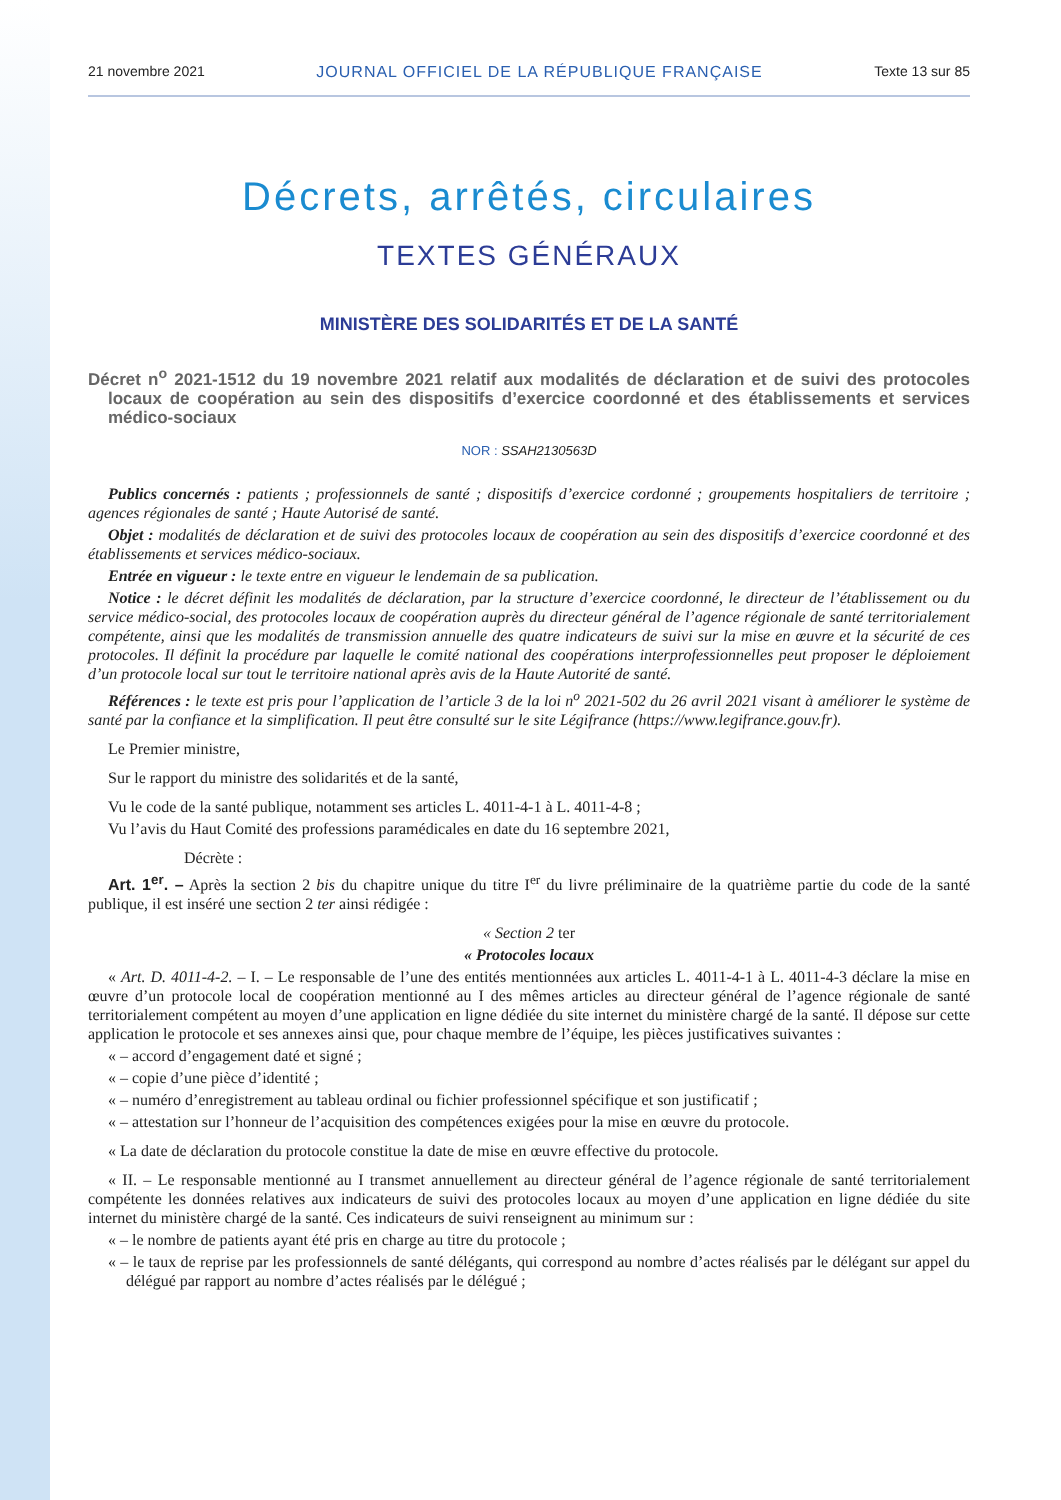21 novembre 2021 JOURNAL OFFICIEL DE LA RÉPUBLIQUE FRANÇAISE Texte 13 sur 85
Décrets, arrêtés, circulaires
TEXTES GÉNÉRAUX
MINISTÈRE DES SOLIDARITÉS ET DE LA SANTÉ
Décret n<sup>o</sup> 2021-1512 du 19 novembre 2021 relatif aux modalités de déclaration et de suivi des protocoles locaux de coopération au sein des dispositifs d’exercice coordonné et des établissements et services médico-sociaux
NOR : SSAH2130563D
Publics concernés : patients ; professionnels de santé ; dispositifs d’exercice cordonné ; groupements hospitaliers de territoire ; agences régionales de santé ; Haute Autorisé de santé.
Objet : modalités de déclaration et de suivi des protocoles locaux de coopération au sein des dispositifs d’exercice coordonné et des établissements et services médico-sociaux.
Entrée en vigueur : le texte entre en vigueur le lendemain de sa publication.
Notice : le décret définit les modalités de déclaration, par la structure d’exercice coordonné, le directeur de l’établissement ou du service médico-social, des protocoles locaux de coopération auprès du directeur général de l’agence régionale de santé territorialement compétente, ainsi que les modalités de transmission annuelle des quatre indicateurs de suivi sur la mise en œuvre et la sécurité de ces protocoles. Il définit la procédure par laquelle le comité national des coopérations interprofessionnelles peut proposer le déploiement d’un protocole local sur tout le territoire national après avis de la Haute Autorité de santé.
Références : le texte est pris pour l’application de l’article 3 de la loi n<sup>o</sup> 2021-502 du 26 avril 2021 visant à améliorer le système de santé par la confiance et la simplification. Il peut être consulté sur le site Légifrance (https://www.legifrance.gouv.fr).
Le Premier ministre,
Sur le rapport du ministre des solidarités et de la santé,
Vu le code de la santé publique, notamment ses articles L. 4011-4-1 à L. 4011-4-8 ;
Vu l’avis du Haut Comité des professions paramédicales en date du 16 septembre 2021,
Décrète :
Art. 1<sup>er</sup>. – Après la section 2 bis du chapitre unique du titre I<sup>er</sup> du livre préliminaire de la quatrième partie du code de la santé publique, il est inséré une section 2 ter ainsi rédigée :
« Section 2 ter
« Protocoles locaux
« Art. D. 4011-4-2. – I. – Le responsable de l’une des entités mentionnées aux articles L. 4011-4-1 à L. 4011-4-3 déclare la mise en œuvre d’un protocole local de coopération mentionné au I des mêmes articles au directeur général de l’agence régionale de santé territorialement compétent au moyen d’une application en ligne dédiée du site internet du ministère chargé de la santé. Il dépose sur cette application le protocole et ses annexes ainsi que, pour chaque membre de l’équipe, les pièces justificatives suivantes :
« – accord d’engagement daté et signé ;
« – copie d’une pièce d’identité ;
« – numéro d’enregistrement au tableau ordinal ou fichier professionnel spécifique et son justificatif ;
« – attestation sur l’honneur de l’acquisition des compétences exigées pour la mise en œuvre du protocole.
« La date de déclaration du protocole constitue la date de mise en œuvre effective du protocole.
« II. – Le responsable mentionné au I transmet annuellement au directeur général de l’agence régionale de santé territorialement compétente les données relatives aux indicateurs de suivi des protocoles locaux au moyen d’une application en ligne dédiée du site internet du ministère chargé de la santé. Ces indicateurs de suivi renseignent au minimum sur :
« – le nombre de patients ayant été pris en charge au titre du protocole ;
« – le taux de reprise par les professionnels de santé délégants, qui correspond au nombre d’actes réalisés par le délégant sur appel du délégué par rapport au nombre d’actes réalisés par le délégué ;